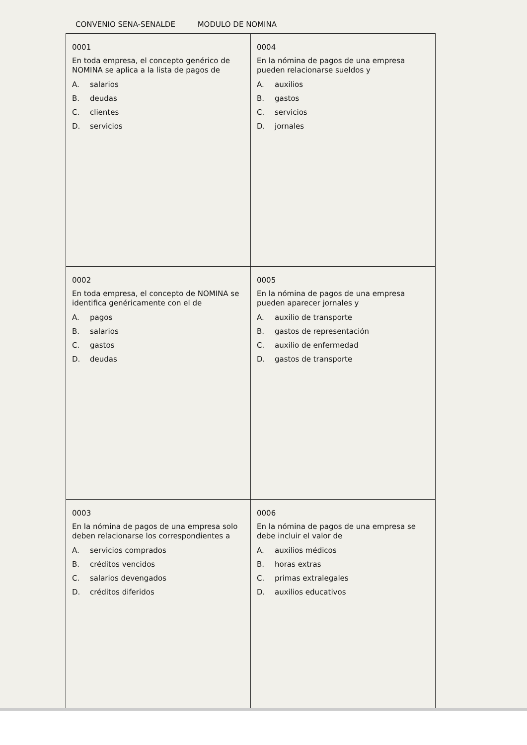CONVENIO SENA-SENALDE MODULO DE NOMINA
| 0001 En toda empresa, el concepto genérico de NOMINA se aplica a la lista de pagos de A. salarios B. deudas C. clientes D. servicios | 0004 En la nómina de pagos de una empresa pueden relacionarse sueldos y A. auxilios B. gastos C. servicios D. jornales |
| 0002 En toda empresa, el concepto de NOMINA se identifica genéricamente con el de A. pagos B. salarios C. gastos D. deudas | 0005 En la nómina de pagos de una empresa pueden aparecer jornales y A. auxilio de transporte B. gastos de representación C. auxilio de enfermedad D. gastos de transporte |
| 0003 En la nómina de pagos de una empresa solo deben relacionarse los correspondientes a A. servicios comprados B. créditos vencidos C. salarios devengados D. créditos diferidos | 0006 En la nómina de pagos de una empresa se debe incluir el valor de A. auxilios médicos B. horas extras C. primas extralegales D. auxilios educativos |